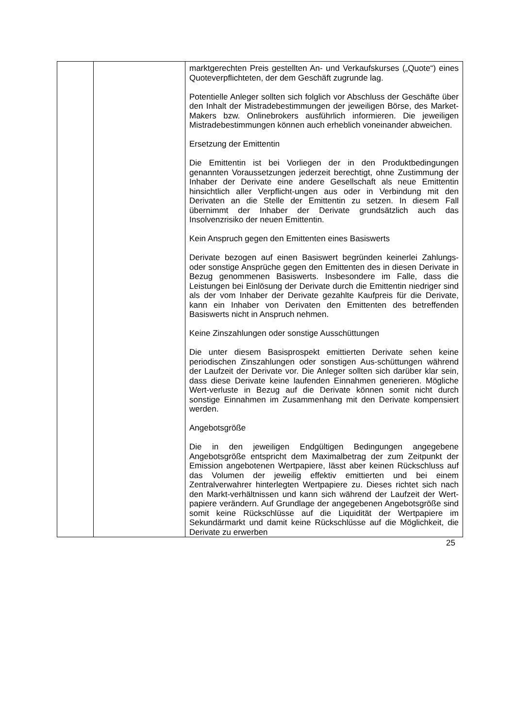| | | marktgerechten Preis gestellten An- und Verkaufskurses („Quote“) eines Quoteverpflichteten, der dem Geschäft zugrunde lag. Potentielle Anleger sollten sich folglich vor Abschluss der Geschäfte über den Inhalt der Mistradebestimmungen der jeweiligen Börse, des Market-Makers bzw. Onlinebrokers ausführlich informieren. Die jeweiligen Mistradebestimmungen können auch erheblich voneinander abweichen. Ersetzung der Emittentin Die Emittentin ist bei Vorliegen der in den Produktbedingungen genannten Voraussetzungen jederzeit berechtigt, ohne Zustimmung der Inhaber der Derivate eine andere Gesellschaft als neue Emittentin hinsichtlich aller Verpflicht-ungen aus oder in Verbindung mit den Derivaten an die Stelle der Emittentin zu setzen. In diesem Fall übernimmt der Inhaber der Derivate grundsätzlich auch das Insolvenzrisiko der neuen Emittentin. Kein Anspruch gegen den Emittenten eines Basiswerts Derivate bezogen auf einen Basiswert begründen keinerlei Zahlungs- oder sonstige Ansprüche gegen den Emittenten des in diesen Derivate in Bezug genommenen Basiswerts. Insbesondere im Falle, dass die Leistungen bei Einlösung der Derivate durch die Emittentin niedriger sind als der vom Inhaber der Derivate gezahlte Kaufpreis für die Derivate, kann ein Inhaber von Derivaten den Emittenten des betreffenden Basiswerts nicht in Anspruch nehmen. Keine Zinszahlungen oder sonstige Ausschüttungen Die unter diesem Basisprospekt emittierten Derivate sehen keine periodischen Zinszahlungen oder sonstigen Aus-schüttungen während der Laufzeit der Derivate vor. Die Anleger sollten sich darüber klar sein, dass diese Derivate keine laufenden Einnahmen generieren. Mögliche Wert-verluste in Bezug auf die Derivate können somit nicht durch sonstige Einnahmen im Zusammenhang mit den Derivate kompensiert werden. Angebotsgröße Die in den jeweiligen Endgültigen Bedingungen angegebene Angebotsgröße entspricht dem Maximalbetrag der zum Zeitpunkt der Emission angebotenen Wertpapiere, lässt aber keinen Rückschluss auf das Volumen der jeweilig effektiv emittierten und bei einem Zentralverwahrer hinterlegten Wertpapiere zu. Dieses richtet sich nach den Markt-verhältnissen und kann sich während der Laufzeit der Wert-papiere verändern. Auf Grundlage der angegebenen Angebotsgröße sind somit keine Rückschlüsse auf die Liquidität der Wertpapiere im Sekundärmarkt und damit keine Rückschlüsse auf die Möglichkeit, die Derivate zu erwerben |
25